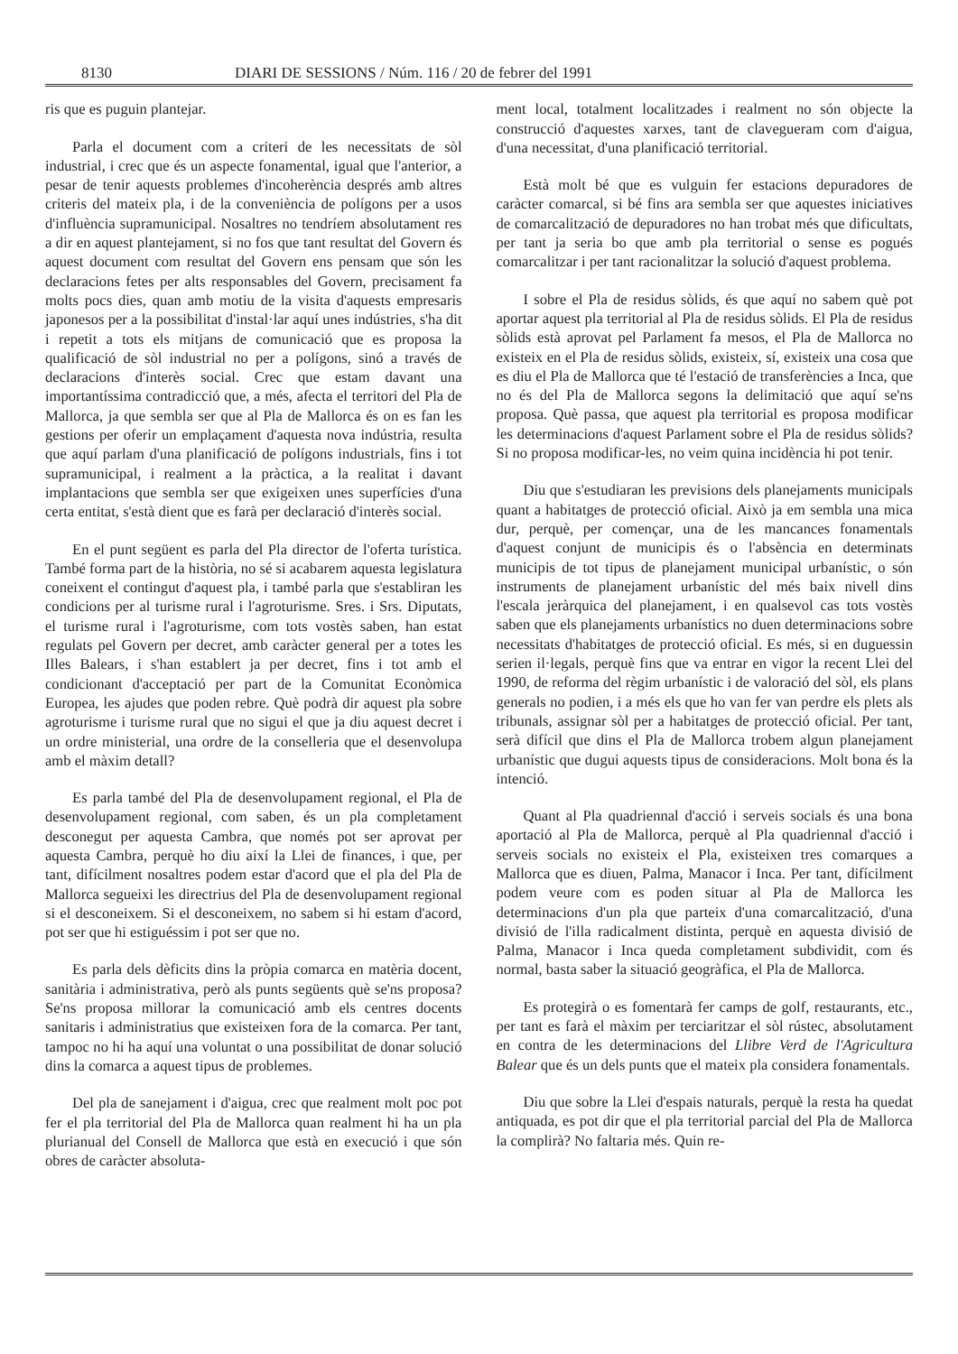8130 DIARI DE SESSIONS / Núm. 116 / 20 de febrer del 1991
ris que es puguin plantejar.
Parla el document com a criteri de les necessitats de sòl industrial, i crec que és un aspecte fonamental, igual que l'anterior, a pesar de tenir aquests problemes d'incoherència després amb altres criteris del mateix pla, i de la conveniència de polígons per a usos d'influència supramunicipal. Nosaltres no tendríem absolutament res a dir en aquest plantejament, si no fos que tant resultat del Govern és aquest document com resultat del Govern ens pensam que són les declaracions fetes per alts responsables del Govern, precisament fa molts pocs dies, quan amb motiu de la visita d'aquests empresaris japonesos per a la possibilitat d'instal·lar aquí unes indústries, s'ha dit i repetit a tots els mitjans de comunicació que es proposa la qualificació de sòl industrial no per a polígons, sinó a través de declaracions d'interès social. Crec que estam davant una importantíssima contradicció que, a més, afecta el territori del Pla de Mallorca, ja que sembla ser que al Pla de Mallorca és on es fan les gestions per oferir un emplaçament d'aquesta nova indústria, resulta que aquí parlam d'una planificació de polígons industrials, fins i tot supramunicipal, i realment a la pràctica, a la realitat i davant implantacions que sembla ser que exigeixen unes superfícies d'una certa entitat, s'està dient que es farà per declaració d'interès social.
En el punt següent es parla del Pla director de l'oferta turística. També forma part de la història, no sé si acabarem aquesta legislatura coneixent el contingut d'aquest pla, i també parla que s'establiran les condicions per al turisme rural i l'agroturisme. Sres. i Srs. Diputats, el turisme rural i l'agroturisme, com tots vostès saben, han estat regulats pel Govern per decret, amb caràcter general per a totes les Illes Balears, i s'han establert ja per decret, fins i tot amb el condicionant d'acceptació per part de la Comunitat Econòmica Europea, les ajudes que poden rebre. Què podrà dir aquest pla sobre agroturisme i turisme rural que no sigui el que ja diu aquest decret i un ordre ministerial, una ordre de la conselleria que el desenvolupa amb el màxim detall?
Es parla també del Pla de desenvolupament regional, el Pla de desenvolupament regional, com saben, és un pla completament desconegut per aquesta Cambra, que només pot ser aprovat per aquesta Cambra, perquè ho diu així la Llei de finances, i que, per tant, difícilment nosaltres podem estar d'acord que el pla del Pla de Mallorca segueixi les directrius del Pla de desenvolupament regional si el desconeixem. Si el desconeixem, no sabem si hi estam d'acord, pot ser que hi estiguéssim i pot ser que no.
Es parla dels dèficits dins la pròpia comarca en matèria docent, sanitària i administrativa, però als punts següents què se'ns proposa? Se'ns proposa millorar la comunicació amb els centres docents sanitaris i administratius que existeixen fora de la comarca. Per tant, tampoc no hi ha aquí una voluntat o una possibilitat de donar solució dins la comarca a aquest tipus de problemes.
Del pla de sanejament i d'aigua, crec que realment molt poc pot fer el pla territorial del Pla de Mallorca quan realment hi ha un pla plurianual del Consell de Mallorca que està en execució i que són obres de caràcter absoluta-
ment local, totalment localitzades i realment no són objecte la construcció d'aquestes xarxes, tant de clavegueram com d'aigua, d'una necessitat, d'una planificació territorial.
Està molt bé que es vulguin fer estacions depuradores de caràcter comarcal, si bé fins ara sembla ser que aquestes iniciatives de comarcalització de depuradores no han trobat més que dificultats, per tant ja seria bo que amb pla territorial o sense es pogués comarcalitzar i per tant racionalitzar la solució d'aquest problema.
I sobre el Pla de residus sòlids, és que aquí no sabem què pot aportar aquest pla territorial al Pla de residus sòlids. El Pla de residus sòlids està aprovat pel Parlament fa mesos, el Pla de Mallorca no existeix en el Pla de residus sòlids, existeix, sí, existeix una cosa que es diu el Pla de Mallorca que té l'estació de transferències a Inca, que no és del Pla de Mallorca segons la delimitació que aquí se'ns proposa. Què passa, que aquest pla territorial es proposa modificar les determinacions d'aquest Parlament sobre el Pla de residus sòlids? Si no proposa modificar-les, no veim quina incidència hi pot tenir.
Diu que s'estudiaran les previsions dels planejaments municipals quant a habitatges de protecció oficial. Això ja em sembla una mica dur, perquè, per començar, una de les mancances fonamentals d'aquest conjunt de municipis és o l'absència en determinats municipis de tot tipus de planejament municipal urbanístic, o són instruments de planejament urbanístic del més baix nivell dins l'escala jeràrquica del planejament, i en qualsevol cas tots vostès saben que els planejaments urbanístics no duen determinacions sobre necessitats d'habitatges de protecció oficial. Es més, si en duguessin serien il·legals, perquè fins que va entrar en vigor la recent Llei del 1990, de reforma del règim urbanístic i de valoració del sòl, els plans generals no podien, i a més els que ho van fer van perdre els plets als tribunals, assignar sòl per a habitatges de protecció oficial. Per tant, serà difícil que dins el Pla de Mallorca trobem algun planejament urbanístic que dugui aquests tipus de consideracions. Molt bona és la intenció.
Quant al Pla quadriennal d'acció i serveis socials és una bona aportació al Pla de Mallorca, perquè al Pla quadriennal d'acció i serveis socials no existeix el Pla, existeixen tres comarques a Mallorca que es diuen, Palma, Manacor i Inca. Per tant, difícilment podem veure com es poden situar al Pla de Mallorca les determinacions d'un pla que parteix d'una comarcalització, d'una divisió de l'illa radicalment distinta, perquè en aquesta divisió de Palma, Manacor i Inca queda completament subdividit, com és normal, basta saber la situació geogràfica, el Pla de Mallorca.
Es protegirà o es fomentarà fer camps de golf, restaurants, etc., per tant es farà el màxim per terciaritzar el sòl rústec, absolutament en contra de les determinacions del Llibre Verd de l'Agricultura Balear que és un dels punts que el mateix pla considera fonamentals.
Diu que sobre la Llei d'espais naturals, perquè la resta ha quedat antiquada, es pot dir que el pla territorial parcial del Pla de Mallorca la complirà? No faltaria més. Quin re-